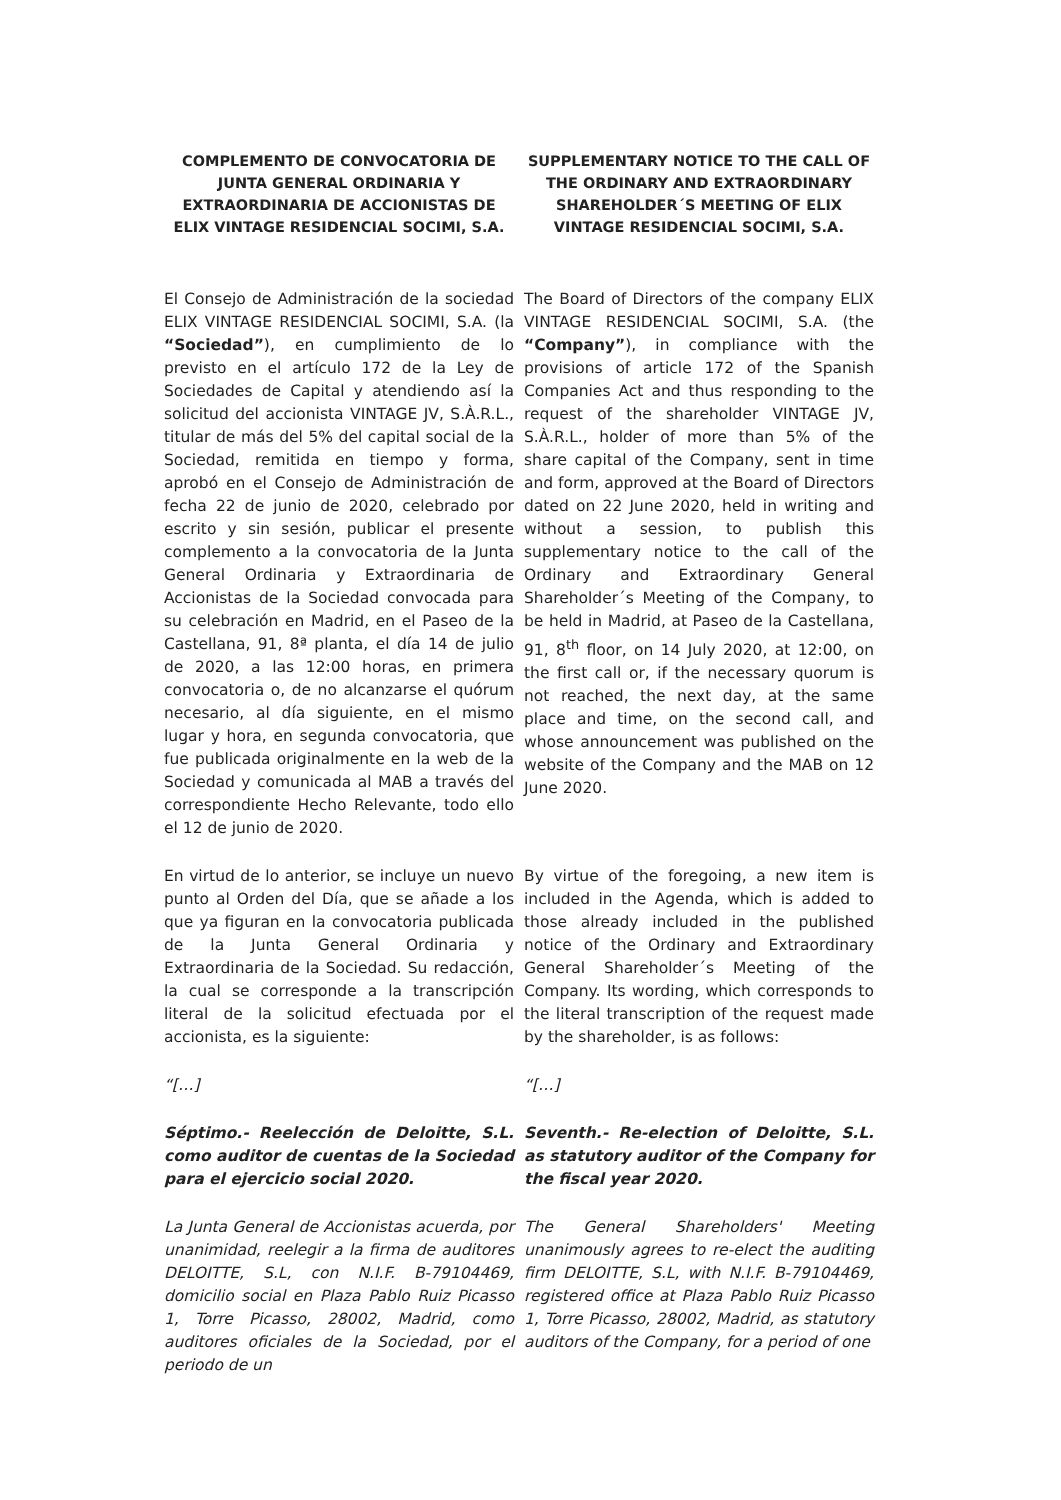COMPLEMENTO DE CONVOCATORIA DE JUNTA GENERAL ORDINARIA Y EXTRAORDINARIA DE ACCIONISTAS DE ELIX VINTAGE RESIDENCIAL SOCIMI, S.A.
SUPPLEMENTARY NOTICE TO THE CALL OF THE ORDINARY AND EXTRAORDINARY SHAREHOLDER´S MEETING OF ELIX VINTAGE RESIDENCIAL SOCIMI, S.A.
El Consejo de Administración de la sociedad ELIX VINTAGE RESIDENCIAL SOCIMI, S.A. (la “Sociedad”), en cumplimiento de lo previsto en el artículo 172 de la Ley de Sociedades de Capital y atendiendo así la solicitud del accionista VINTAGE JV, S.À.R.L., titular de más del 5% del capital social de la Sociedad, remitida en tiempo y forma, aprobó en el Consejo de Administración de fecha 22 de junio de 2020, celebrado por escrito y sin sesión, publicar el presente complemento a la convocatoria de la Junta General Ordinaria y Extraordinaria de Accionistas de la Sociedad convocada para su celebración en Madrid, en el Paseo de la Castellana, 91, 8ª planta, el día 14 de julio de 2020, a las 12:00 horas, en primera convocatoria o, de no alcanzarse el quórum necesario, al día siguiente, en el mismo lugar y hora, en segunda convocatoria, que fue publicada originalmente en la web de la Sociedad y comunicada al MAB a través del correspondiente Hecho Relevante, todo ello el 12 de junio de 2020.
The Board of Directors of the company ELIX VINTAGE RESIDENCIAL SOCIMI, S.A. (the “Company”), in compliance with the provisions of article 172 of the Spanish Companies Act and thus responding to the request of the shareholder VINTAGE JV, S.À.R.L., holder of more than 5% of the share capital of the Company, sent in time and form, approved at the Board of Directors dated on 22 June 2020, held in writing and without a session, to publish this supplementary notice to the call of the Ordinary and Extraordinary General Shareholder´s Meeting of the Company, to be held in Madrid, at Paseo de la Castellana, 91, 8<sup>th</sup> floor, on 14 July 2020, at 12:00, on the first call or, if the necessary quorum is not reached, the next day, at the same place and time, on the second call, and whose announcement was published on the website of the Company and the MAB on 12 June 2020.
En virtud de lo anterior, se incluye un nuevo punto al Orden del Día, que se añade a los que ya figuran en la convocatoria publicada de la Junta General Ordinaria y Extraordinaria de la Sociedad. Su redacción, la cual se corresponde a la transcripción literal de la solicitud efectuada por el accionista, es la siguiente:
By virtue of the foregoing, a new item is included in the Agenda, which is added to those already included in the published notice of the Ordinary and Extraordinary General Shareholder´s Meeting of the Company. Its wording, which corresponds to the literal transcription of the request made by the shareholder, is as follows:
“[…] “[…]
Séptimo.- Reelección de Deloitte, S.L. como auditor de cuentas de la Sociedad para el ejercicio social 2020.
Seventh.- Re-election of Deloitte, S.L. as statutory auditor of the Company for the fiscal year 2020.
La Junta General de Accionistas acuerda, por unanimidad, reelegir a la firma de auditores DELOITTE, S.L, con N.I.F. B-79104469, domicilio social en Plaza Pablo Ruiz Picasso 1, Torre Picasso, 28002, Madrid, como auditores oficiales de la Sociedad, por el periodo de un
The General Shareholders' Meeting unanimously agrees to re-elect the auditing firm DELOITTE, S.L, with N.I.F. B-79104469, registered office at Plaza Pablo Ruiz Picasso 1, Torre Picasso, 28002, Madrid, as statutory auditors of the Company, for a period of one